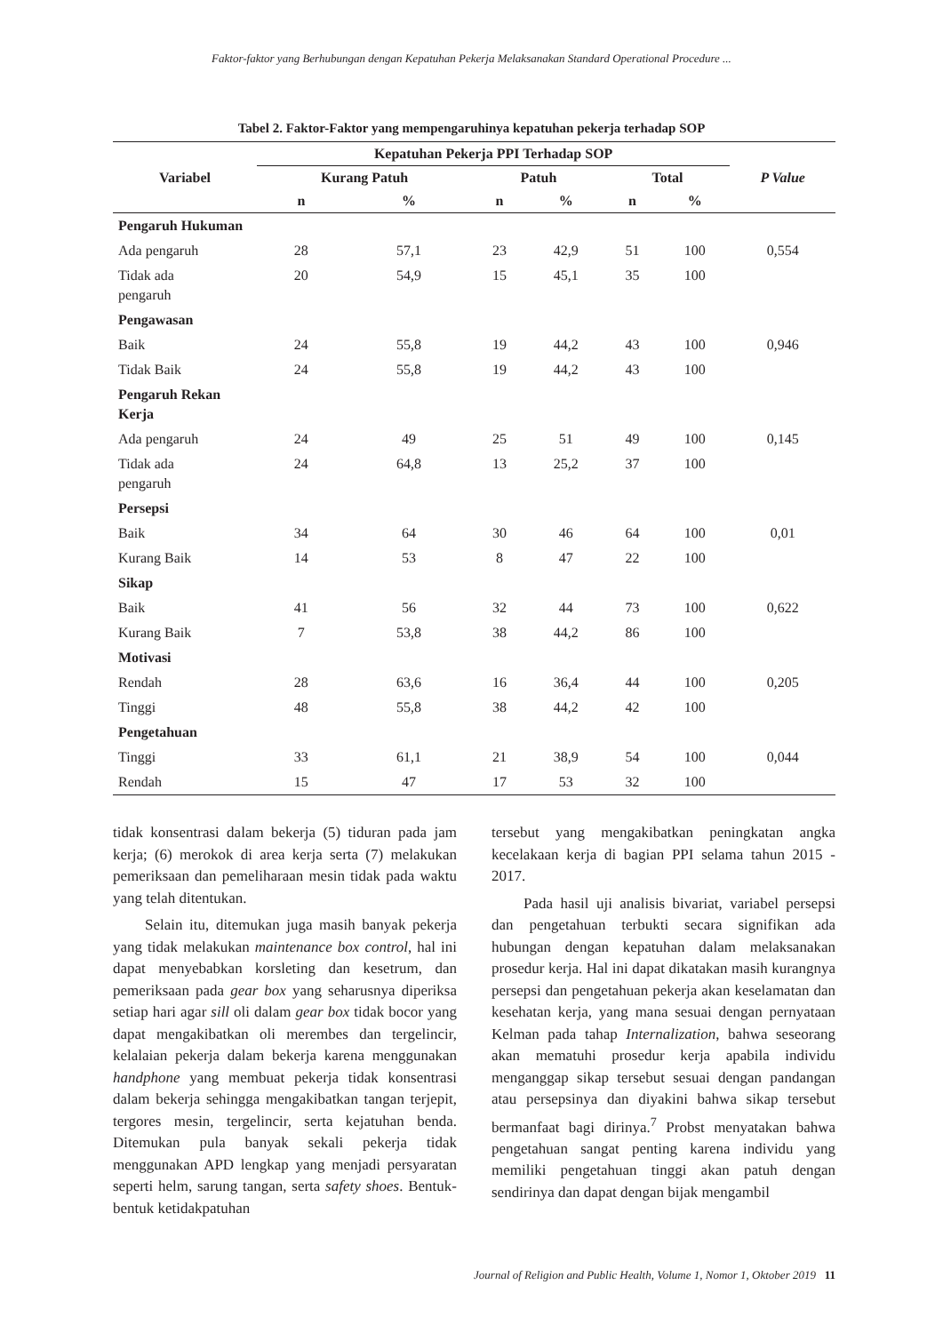Faktor-faktor yang Berhubungan dengan Kepatuhan Pekerja Melaksanakan Standard Operational Procedure ...
Tabel 2. Faktor-Faktor yang mempengaruhinya kepatuhan pekerja terhadap SOP
| Variabel | Kepatuhan Pekerja PPI Terhadap SOP | | | | | | P Value |
| --- | --- | --- | --- | --- | --- | --- | --- |
| | Kurang Patuh | | Patuh | | Total | | |
| | n | % | n | % | n | % | |
| Pengaruh Hukuman | | | | | | | |
| Ada pengaruh | 28 | 57,1 | 23 | 42,9 | 51 | 100 | 0,554 |
| Tidak ada pengaruh | 20 | 54,9 | 15 | 45,1 | 35 | 100 | |
| Pengawasan | | | | | | | |
| Baik | 24 | 55,8 | 19 | 44,2 | 43 | 100 | 0,946 |
| Tidak Baik | 24 | 55,8 | 19 | 44,2 | 43 | 100 | |
| Pengaruh Rekan Kerja | | | | | | | |
| Ada pengaruh | 24 | 49 | 25 | 51 | 49 | 100 | 0,145 |
| Tidak ada pengaruh | 24 | 64,8 | 13 | 25,2 | 37 | 100 | |
| Persepsi | | | | | | | |
| Baik | 34 | 64 | 30 | 46 | 64 | 100 | 0,01 |
| Kurang Baik | 14 | 53 | 8 | 47 | 22 | 100 | |
| Sikap | | | | | | | |
| Baik | 41 | 56 | 32 | 44 | 73 | 100 | 0,622 |
| Kurang Baik | 7 | 53,8 | 38 | 44,2 | 86 | 100 | |
| Motivasi | | | | | | | |
| Rendah | 28 | 63,6 | 16 | 36,4 | 44 | 100 | 0,205 |
| Tinggi | 48 | 55,8 | 38 | 44,2 | 42 | 100 | |
| Pengetahuan | | | | | | | |
| Tinggi | 33 | 61,1 | 21 | 38,9 | 54 | 100 | 0,044 |
| Rendah | 15 | 47 | 17 | 53 | 32 | 100 | |
tidak konsentrasi dalam bekerja (5) tiduran pada jam kerja; (6) merokok di area kerja serta (7) melakukan pemeriksaan dan pemeliharaan mesin tidak pada waktu yang telah ditentukan.
Selain itu, ditemukan juga masih banyak pekerja yang tidak melakukan maintenance box control, hal ini dapat menyebabkan korsleting dan kesetrum, dan pemeriksaan pada gear box yang seharusnya diperiksa setiap hari agar sill oli dalam gear box tidak bocor yang dapat mengakibatkan oli merembes dan tergelincir, kelalaian pekerja dalam bekerja karena menggunakan handphone yang membuat pekerja tidak konsentrasi dalam bekerja sehingga mengakibatkan tangan terjepit, tergores mesin, tergelincir, serta kejatuhan benda. Ditemukan pula banyak sekali pekerja tidak menggunakan APD lengkap yang menjadi persyaratan seperti helm, sarung tangan, serta safety shoes. Bentuk-bentuk ketidakpatuhan
tersebut yang mengakibatkan peningkatan angka kecelakaan kerja di bagian PPI selama tahun 2015 - 2017.
Pada hasil uji analisis bivariat, variabel persepsi dan pengetahuan terbukti secara signifikan ada hubungan dengan kepatuhan dalam melaksanakan prosedur kerja. Hal ini dapat dikatakan masih kurangnya persepsi dan pengetahuan pekerja akan keselamatan dan kesehatan kerja, yang mana sesuai dengan pernyataan Kelman pada tahap Internalization, bahwa seseorang akan mematuhi prosedur kerja apabila individu menganggap sikap tersebut sesuai dengan pandangan atau persepsinya dan diyakini bahwa sikap tersebut bermanfaat bagi dirinya.<sup>7</sup> Probst menyatakan bahwa pengetahuan sangat penting karena individu yang memiliki pengetahuan tinggi akan patuh dengan sendirinya dan dapat dengan bijak mengambil
Journal of Religion and Public Health, Volume 1, Nomor 1, Oktober 2019 11